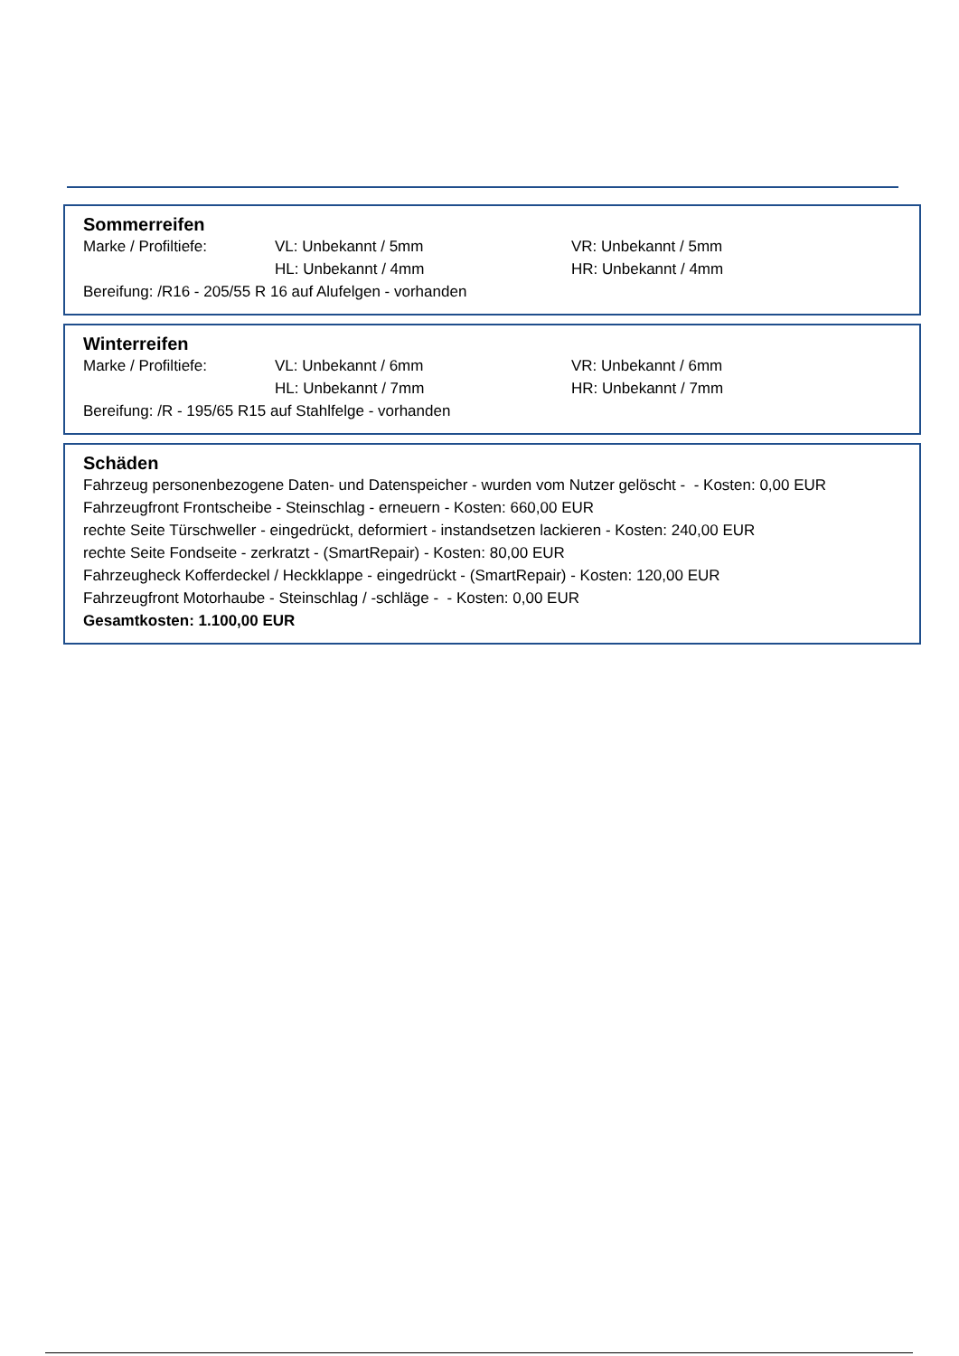Sommerreifen
| Marke / Profiltiefe: | VL: Unbekannt / 5mm | VR: Unbekannt / 5mm |
| | HL: Unbekannt / 4mm | HR: Unbekannt / 4mm |
Bereifung: /R16 - 205/55 R 16 auf Alufelgen - vorhanden
Winterreifen
| Marke / Profiltiefe: | VL: Unbekannt / 6mm | VR: Unbekannt / 6mm |
| | HL: Unbekannt / 7mm | HR: Unbekannt / 7mm |
Bereifung: /R - 195/65 R15 auf Stahlfelge - vorhanden
Schäden
Fahrzeug personenbezogene Daten- und Datenspeicher - wurden vom Nutzer gelöscht - - Kosten: 0,00 EUR
Fahrzeugfront Frontscheibe - Steinschlag - erneuern - Kosten: 660,00 EUR
rechte Seite Türschweller - eingedrückt, deformiert - instandsetzen lackieren - Kosten: 240,00 EUR
rechte Seite Fondseite - zerkratzt - (SmartRepair) - Kosten: 80,00 EUR
Fahrzeugheck Kofferdeckel / Heckklappe - eingedrückt - (SmartRepair) - Kosten: 120,00 EUR
Fahrzeugfront Motorhaube - Steinschlag / -schläge - - Kosten: 0,00 EUR
Gesamtkosten: 1.100,00 EUR